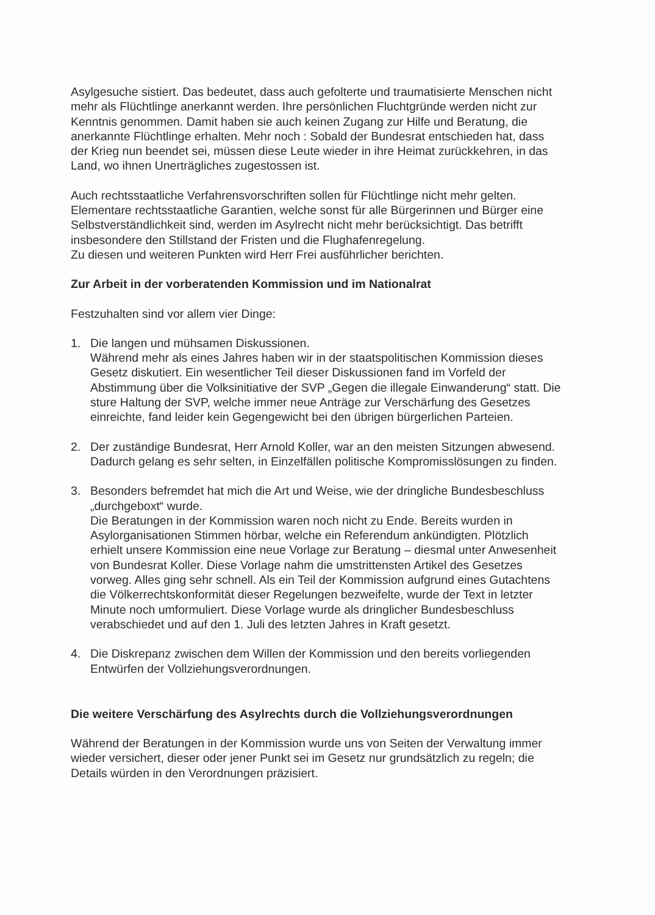Asylgesuche sistiert. Das bedeutet, dass auch gefolterte und traumatisierte Menschen nicht mehr als Flüchtlinge anerkannt werden. Ihre persönlichen Fluchtgründe werden nicht zur Kenntnis genommen. Damit haben sie auch keinen Zugang zur Hilfe und Beratung, die anerkannte Flüchtlinge erhalten. Mehr noch : Sobald der Bundesrat entschieden hat, dass der Krieg nun beendet sei, müssen diese Leute wieder in ihre Heimat zurückkehren, in das Land, wo ihnen Unerträgliches zugestossen ist.
Auch rechtsstaatliche Verfahrensvorschriften sollen für Flüchtlinge nicht mehr gelten. Elementare rechtsstaatliche Garantien, welche sonst für alle Bürgerinnen und Bürger eine Selbstverständlichkeit sind, werden im Asylrecht nicht mehr berücksichtigt. Das betrifft insbesondere den Stillstand der Fristen und die Flughafenregelung.
Zu diesen und weiteren Punkten wird Herr Frei ausführlicher berichten.
Zur Arbeit in der vorberatenden Kommission und im Nationalrat
Festzuhalten sind vor allem vier Dinge:
1. Die langen und mühsamen Diskussionen.
Während mehr als eines Jahres haben wir in der staatspolitischen Kommission dieses Gesetz diskutiert. Ein wesentlicher Teil dieser Diskussionen fand im Vorfeld der Abstimmung über die Volksinitiative der SVP „Gegen die illegale Einwanderung“ statt. Die sture Haltung der SVP, welche immer neue Anträge zur Verschärfung des Gesetzes einreichte, fand leider kein Gegengewicht bei den übrigen bürgerlichen Parteien.
2. Der zuständige Bundesrat, Herr Arnold Koller, war an den meisten Sitzungen abwesend. Dadurch gelang es sehr selten, in Einzelfällen politische Kompromisslösungen zu finden.
3. Besonders befremdet hat mich die Art und Weise, wie der dringliche Bundesbeschluss „durchgeboxt“ wurde.
Die Beratungen in der Kommission waren noch nicht zu Ende. Bereits wurden in Asylorganisationen Stimmen hörbar, welche ein Referendum ankündigten. Plötzlich erhielt unsere Kommission eine neue Vorlage zur Beratung – diesmal unter Anwesenheit von Bundesrat Koller. Diese Vorlage nahm die umstrittensten Artikel des Gesetzes vorweg. Alles ging sehr schnell. Als ein Teil der Kommission aufgrund eines Gutachtens die Völkerrechtskonformität dieser Regelungen bezweifelte, wurde der Text in letzter Minute noch umformuliert. Diese Vorlage wurde als dringlicher Bundesbeschluss verabschiedet und auf den 1. Juli des letzten Jahres in Kraft gesetzt.
4. Die Diskrepanz zwischen dem Willen der Kommission und den bereits vorliegenden Entwürfen der Vollziehungsverordnungen.
Die weitere Verschärfung des Asylrechts durch die Vollziehungsverordnungen
Während der Beratungen in der Kommission wurde uns von Seiten der Verwaltung immer wieder versichert, dieser oder jener Punkt sei im Gesetz nur grundsätzlich zu regeln; die Details würden in den Verordnungen präzisiert.